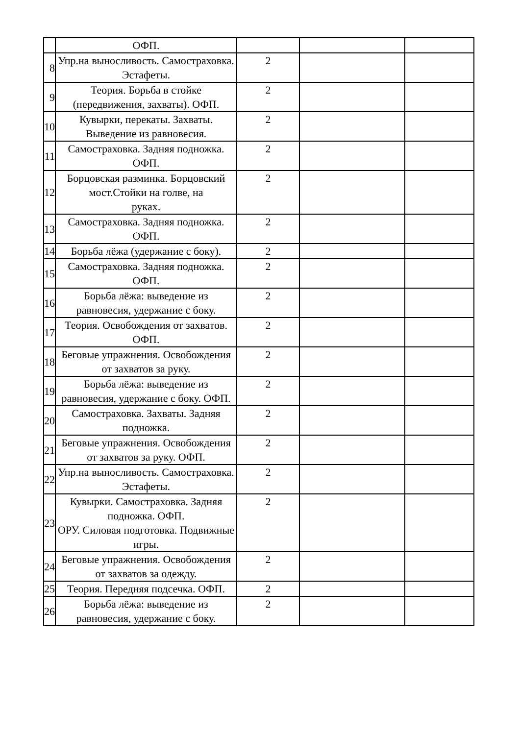| | ОФП. | | | |
| 8 | Упр.на выносливость. Самостраховка. Эстафеты. | 2 | | |
| 9 | Теория. Борьба в стойке (передвижения, захваты). ОФП. | 2 | | |
| 10 | Кувырки, перекаты. Захваты. Выведение из равновесия. | 2 | | |
| 11 | Самостраховка. Задняя подножка. ОФП. | 2 | | |
| 12 | Борцовская разминка. Борцовский мост.Стойки на голве, на руках. | 2 | | |
| 13 | Самостраховка. Задняя подножка. ОФП. | 2 | | |
| 14 | Борьба лёжа (удержание с боку). | 2 | | |
| 15 | Самостраховка. Задняя подножка. ОФП. | 2 | | |
| 16 | Борьба лёжа: выведение из равновесия, удержание с боку. | 2 | | |
| 17 | Теория. Освобождения от захватов. ОФП. | 2 | | |
| 18 | Беговые упражнения. Освобождения от захватов за руку. | 2 | | |
| 19 | Борьба лёжа: выведение из равновесия, удержание с боку. ОФП. | 2 | | |
| 20 | Самостраховка. Захваты. Задняя подножка. | 2 | | |
| 21 | Беговые упражнения. Освобождения от захватов за руку. ОФП. | 2 | | |
| 22 | Упр.на выносливость. Самостраховка. Эстафеты. | 2 | | |
| 23 | Кувырки. Самостраховка. Задняя подножка. ОФП. ОРУ. Силовая подготовка. Подвижные игры. | 2 | | |
| 24 | Беговые упражнения. Освобождения от захватов за одежду. | 2 | | |
| 25 | Теория. Передняя подсечка. ОФП. | 2 | | |
| 26 | Борьба лёжа: выведение из равновесия, удержание с боку. | 2 | | |